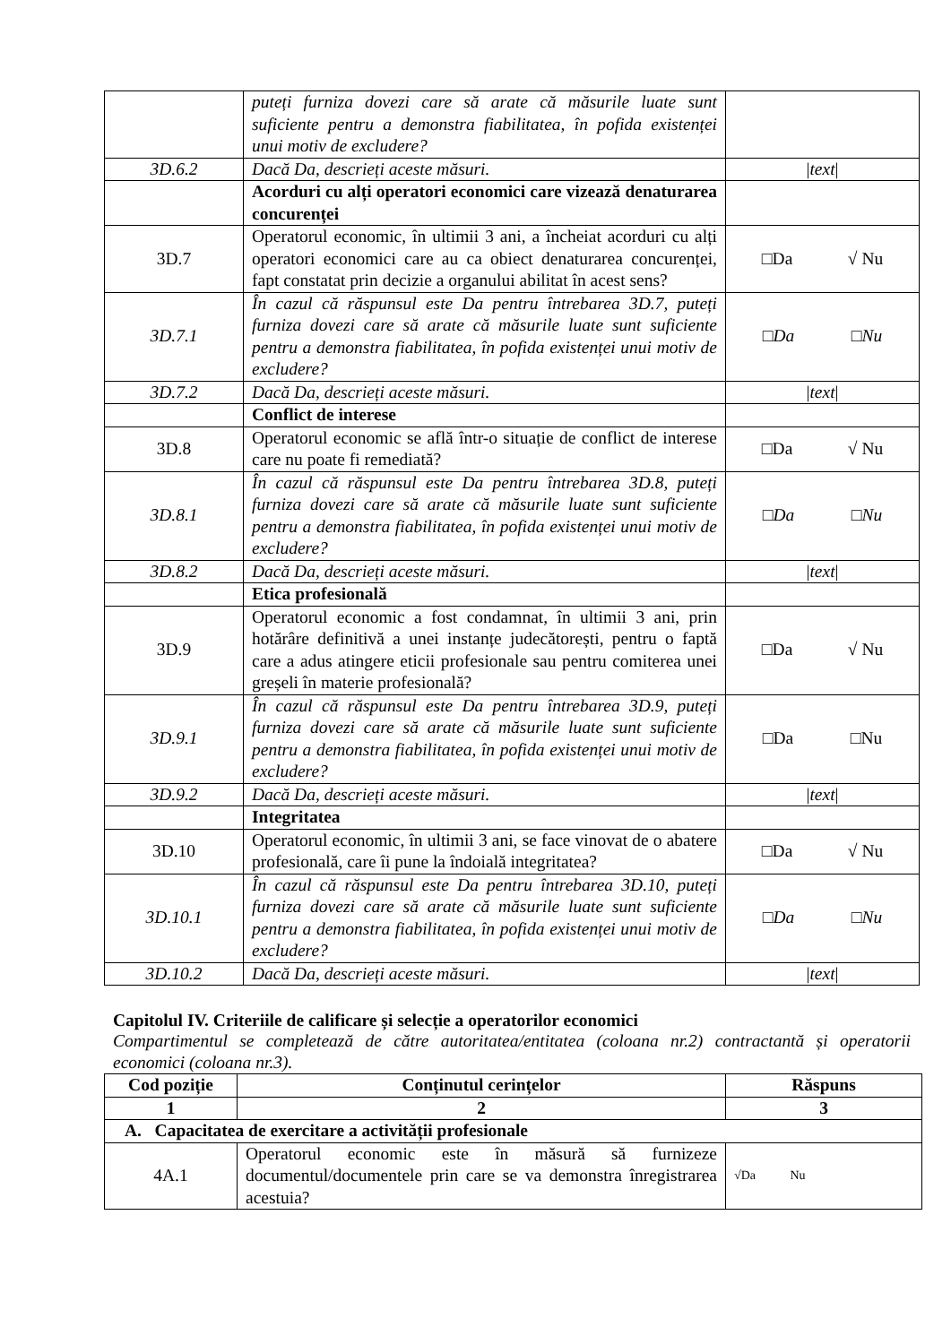| | puteți furniza dovezi care să arate că măsurile luate sunt suficiente pentru a demonstra fiabilitatea, în pofida existenței unui motiv de excludere? | |
| 3D.6.2 | Dacă Da, descrieți aceste măsuri. | / text / |
| | Acorduri cu alți operatori economici care vizează denaturarea concurenței | |
| 3D.7 | Operatorul economic, în ultimii 3 ani, a încheiat acorduri cu alți operatori economici care au ca obiect denaturarea concurenței, fapt constatat prin decizie a organului abilitat în acest sens? | □Da √ Nu |
| 3D.7.1 | În cazul că răspunsul este Da pentru întrebarea 3D.7, puteți furniza dovezi care să arate că măsurile luate sunt suficiente pentru a demonstra fiabilitatea, în pofida existenței unui motiv de excludere? | □Da □Nu |
| 3D.7.2 | Dacă Da, descrieți aceste măsuri. | / text / |
| | Conflict de interese | |
| 3D.8 | Operatorul economic se află într-o situație de conflict de interese care nu poate fi remediată? | □Da √ Nu |
| 3D.8.1 | În cazul că răspunsul este Da pentru întrebarea 3D.8, puteți furniza dovezi care să arate că măsurile luate sunt suficiente pentru a demonstra fiabilitatea, în pofida existenței unui motiv de excludere? | □Da □Nu |
| 3D.8.2 | Dacă Da, descrieți aceste măsuri. | / text / |
| | Etica profesională | |
| 3D.9 | Operatorul economic a fost condamnat, în ultimii 3 ani, prin hotărâre definitivă a unei instanțe judecătorești, pentru o faptă care a adus atingere eticii profesionale sau pentru comiterea unei greșeli în materie profesională? | □Da √ Nu |
| 3D.9.1 | În cazul că răspunsul este Da pentru întrebarea 3D.9, puteți furniza dovezi care să arate că măsurile luate sunt suficiente pentru a demonstra fiabilitatea, în pofida existenței unui motiv de excludere? | □Da □Nu |
| 3D.9.2 | Dacă Da, descrieți aceste măsuri. | / text / |
| | Integritatea | |
| 3D.10 | Operatorul economic, în ultimii 3 ani, se face vinovat de o abatere profesională, care îi pune la îndoială integritatea? | □Da √ Nu |
| 3D.10.1 | În cazul că răspunsul este Da pentru întrebarea 3D.10, puteți furniza dovezi care să arate că măsurile luate sunt suficiente pentru a demonstra fiabilitatea, în pofida existenței unui motiv de excludere? | □Da □Nu |
| 3D.10.2 | Dacă Da, descrieți aceste măsuri. | / text / |
Capitolul IV. Criteriile de calificare și selecție a operatorilor economici
Compartimentul se completează de către autoritatea/entitatea (coloana nr.2) contractantă și operatorii economici (coloana nr.3).
| Cod poziție | Conținutul cerințelor | Răspuns |
| --- | --- | --- |
| 1 | 2 | 3 |
| A. Capacitatea de exercitare a activității profesionale | | |
| 4A.1 | Operatorul economic este în măsură să furnizeze documentul/documentele prin care se va demonstra înregistrarea acestuia? | √Da Nu |